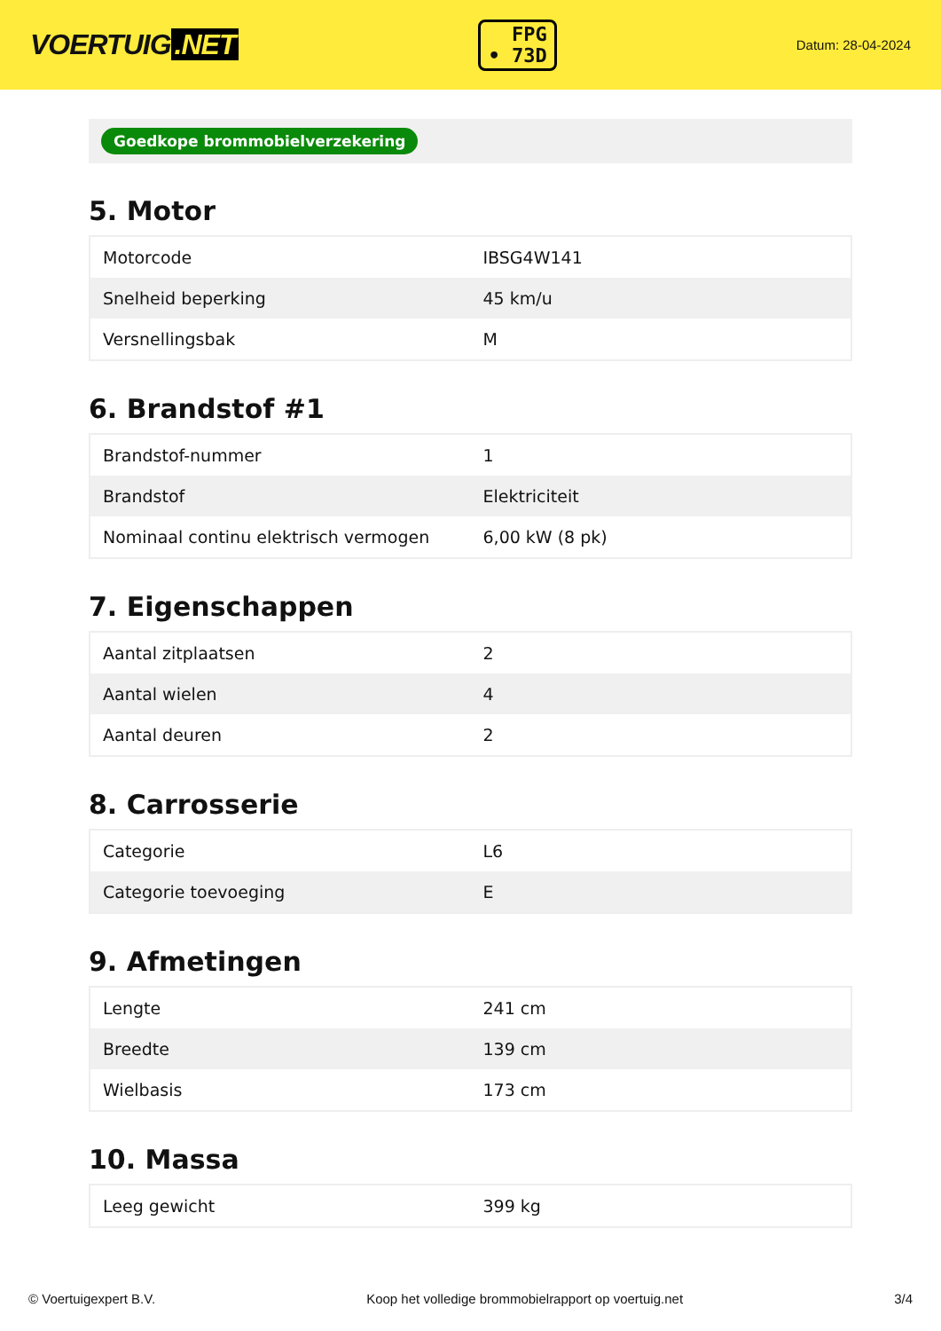VOERTUIG.NET
FPG
• 73D
Datum: 28-04-2024
Goedkope brommobielverzekering
5. Motor
| Motorcode | IBSG4W141 |
| Snelheid beperking | 45 km/u |
| Versnellingsbak | M |
6. Brandstof #1
| Brandstof-nummer | 1 |
| Brandstof | Elektriciteit |
| Nominaal continu elektrisch vermogen | 6,00 kW (8 pk) |
7. Eigenschappen
| Aantal zitplaatsen | 2 |
| Aantal wielen | 4 |
| Aantal deuren | 2 |
8. Carrosserie
| Categorie | L6 |
| Categorie toevoeging | E |
9. Afmetingen
| Lengte | 241 cm |
| Breedte | 139 cm |
| Wielbasis | 173 cm |
10. Massa
| Leeg gewicht | 399 kg |
© Voertuigexpert B.V. Koop het volledige brommobielrapport op voertuig.net 3/4